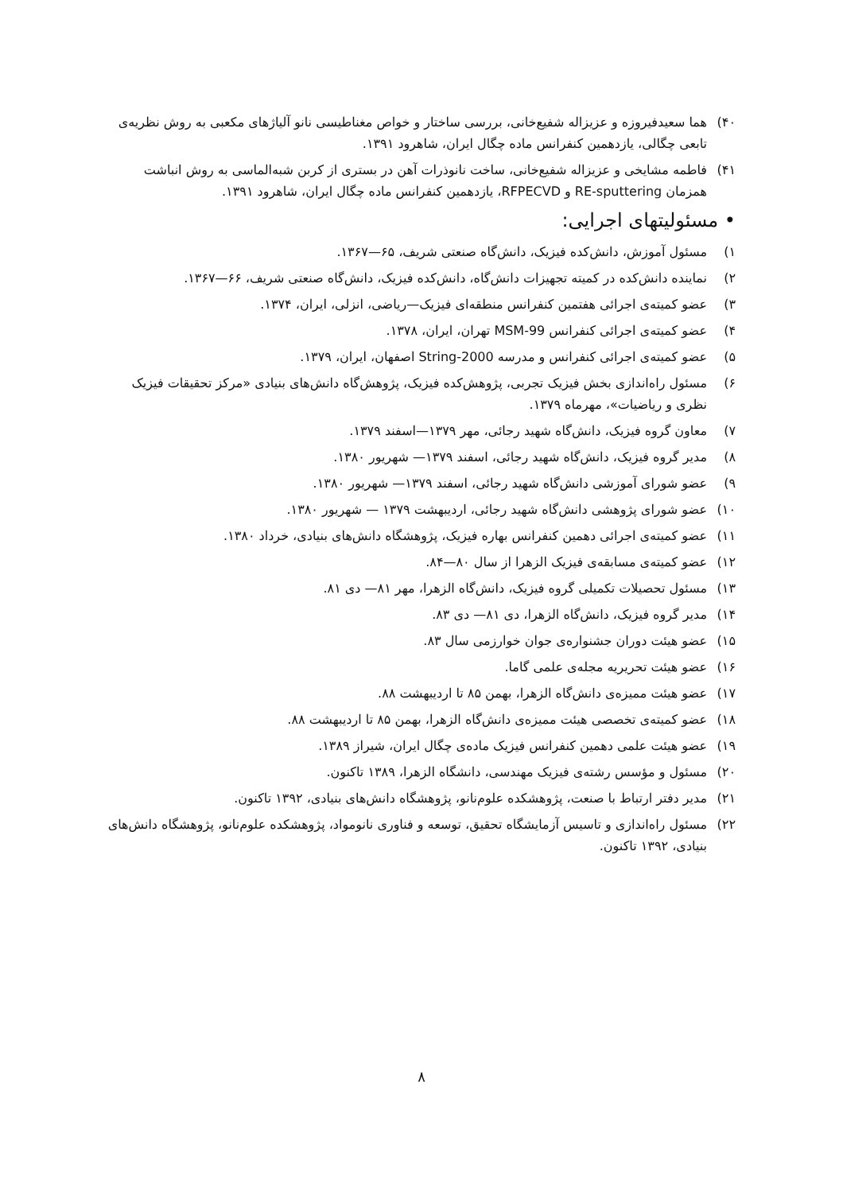۴۰) هما سعیدفیروزه و عزیزاله شفیع‌خانی، بررسی ساختار و خواص مغناطیسی نانو آلیاژهای مکعبی به روش نظریه‌ی تابعی چگالی، یازدهمین کنفرانس ماده چگال ایران، شاهرود ۱۳۹۱.
۴۱) فاطمه مشایخی و عزیزاله شفیع‌خانی، ساخت نانوذرات آهن در بستری از کربن شبه‌الماسی به روش انباشت همزمان RE-sputtering و RFPECVD، یازدهمین کنفرانس ماده چگال ایران، شاهرود ۱۳۹۱.
• مسئولیتهای اجرایی:
۱) مسئول آموزش، دانش‌کده فیزیک، دانش‌گاه صنعتی شریف، ۶۵—۱۳۶۷.
۲) نماینده دانش‌کده در کمیته تجهیزات دانش‌گاه، دانش‌کده فیزیک، دانش‌گاه صنعتی شریف، ۶۶—۱۳۶۷.
۳) عضو کمیته‌ی اجرائی هفتمین کنفرانس منطقه‌ای فیزیک—ریاضی، انزلی، ایران، ۱۳۷۴.
۴) عضو کمیته‌ی اجرائی کنفرانس MSM-99 تهران، ایران، ۱۳۷۸.
۵) عضو کمیته‌ی اجرائی کنفرانس و مدرسه String-2000 اصفهان، ایران، ۱۳۷۹.
۶) مسئول راه‌اندازی بخش فیزیک تجربی، پژوهش‌کده فیزیک، پژوهش‌گاه دانش‌های بنیادی «مرکز تحقیقات فیزیک نظری و ریاضیات»، مهرماه ۱۳۷۹.
۷) معاون گروه فیزیک، دانش‌گاه شهید رجائی، مهر ۱۳۷۹—اسفند ۱۳۷۹.
۸) مدیر گروه فیزیک، دانش‌گاه شهید رجائی، اسفند ۱۳۷۹— شهریور ۱۳۸۰.
۹) عضو شورای آموزشی دانش‌گاه شهید رجائی، اسفند ۱۳۷۹— شهریور ۱۳۸۰.
۱۰) عضو شورای پژوهشی دانش‌گاه شهید رجائی، اردیبهشت ۱۳۷۹ — شهریور ۱۳۸۰.
۱۱) عضو کمیته‌ی اجرائی دهمین کنفرانس بهاره فیزیک، پژوهشگاه دانش‌های بنیادی، خرداد ۱۳۸۰.
۱۲) عضو کمیته‌ی مسابقه‌ی فیزیک الزهرا از سال ۸۰—۸۴.
۱۳) مسئول تحصیلات تکمیلی گروه فیزیک، دانش‌گاه الزهرا، مهر ۸۱— دی ۸۱.
۱۴) مدیر گروه فیزیک، دانش‌گاه الزهرا، دی ۸۱— دی ۸۳.
۱۵) عضو هیئت دوران جشنواره‌ی جوان خوارزمی سال ۸۳.
۱۶) عضو هیئت تحریریه مجله‌ی علمی گاما.
۱۷) عضو هیئت ممیزه‌ی دانش‌گاه الزهرا، بهمن ۸۵ تا اردیبهشت ۸۸.
۱۸) عضو کمیته‌ی تخصصی هیئت ممیزه‌ی دانش‌گاه الزهرا، بهمن ۸۵ تا اردیبهشت ۸۸.
۱۹) عضو هیئت علمی دهمین کنفرانس فیزیک ماده‌ی چگال ایران، شیراز ۱۳۸۹.
۲۰) مسئول و مؤسس رشته‌ی فیزیک مهندسی، دانشگاه الزهرا، ۱۳۸۹ تاکنون.
۲۱) مدیر دفتر ارتباط با صنعت، پژوهشکده علوم‌نانو، پژوهشگاه دانش‌های بنیادی، ۱۳۹۲ تاکنون.
۲۲) مسئول راه‌اندازی و تاسیس آزمایشگاه تحقیق، توسعه و فناوری نانومواد، پژوهشکده علوم‌نانو، پژوهشگاه دانش‌های بنیادی، ۱۳۹۲ تاکنون.
۸